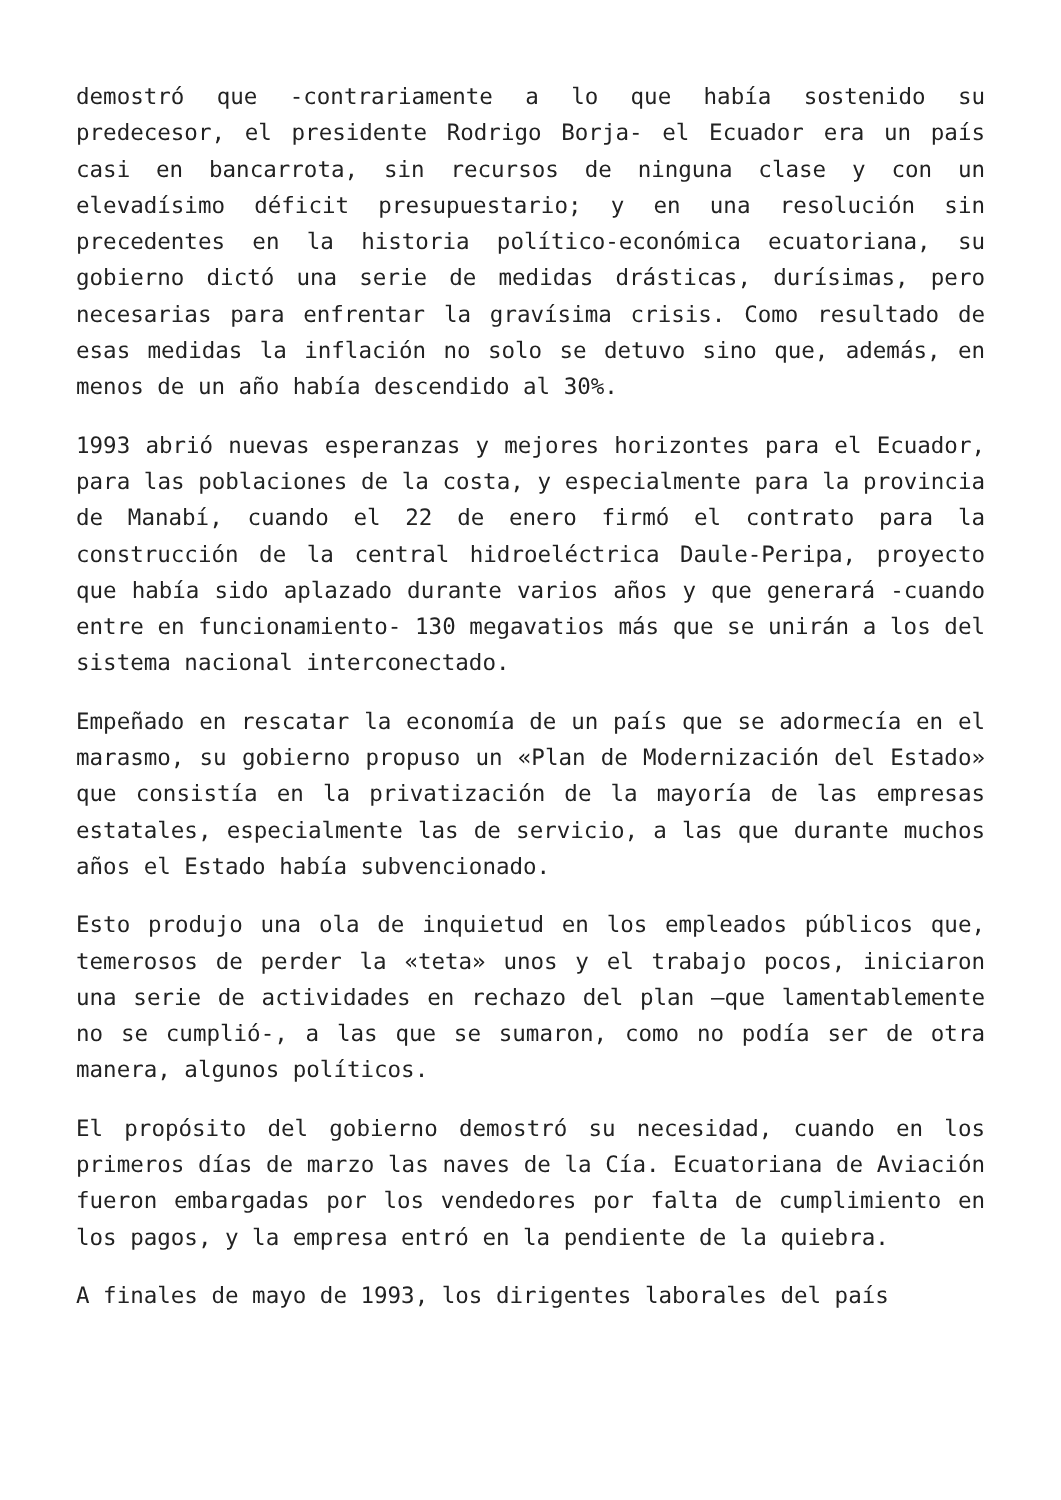demostró que -contrariamente a lo que había sostenido su predecesor, el presidente Rodrigo Borja- el Ecuador era un país casi en bancarrota, sin recursos de ninguna clase y con un elevadísimo déficit presupuestario; y en una resolución sin precedentes en la historia político-económica ecuatoriana, su gobierno dictó una serie de medidas drásticas, durísimas, pero necesarias para enfrentar la gravísima crisis. Como resultado de esas medidas la inflación no solo se detuvo sino que, además, en menos de un año había descendido al 30%.
1993 abrió nuevas esperanzas y mejores horizontes para el Ecuador, para las poblaciones de la costa, y especialmente para la provincia de Manabí, cuando el 22 de enero firmó el contrato para la construcción de la central hidroeléctrica Daule-Peripa, proyecto que había sido aplazado durante varios años y que generará -cuando entre en funcionamiento- 130 megavatios más que se unirán a los del sistema nacional interconectado.
Empeñado en rescatar la economía de un país que se adormecía en el marasmo, su gobierno propuso un «Plan de Modernización del Estado» que consistía en la privatización de la mayoría de las empresas estatales, especialmente las de servicio, a las que durante muchos años el Estado había subvencionado.
Esto produjo una ola de inquietud en los empleados públicos que, temerosos de perder la «teta» unos y el trabajo pocos, iniciaron una serie de actividades en rechazo del plan –que lamentablemente no se cumplió-, a las que se sumaron, como no podía ser de otra manera, algunos políticos.
El propósito del gobierno demostró su necesidad, cuando en los primeros días de marzo las naves de la Cía. Ecuatoriana de Aviación fueron embargadas por los vendedores por falta de cumplimiento en los pagos, y la empresa entró en la pendiente de la quiebra.
A finales de mayo de 1993, los dirigentes laborales del país